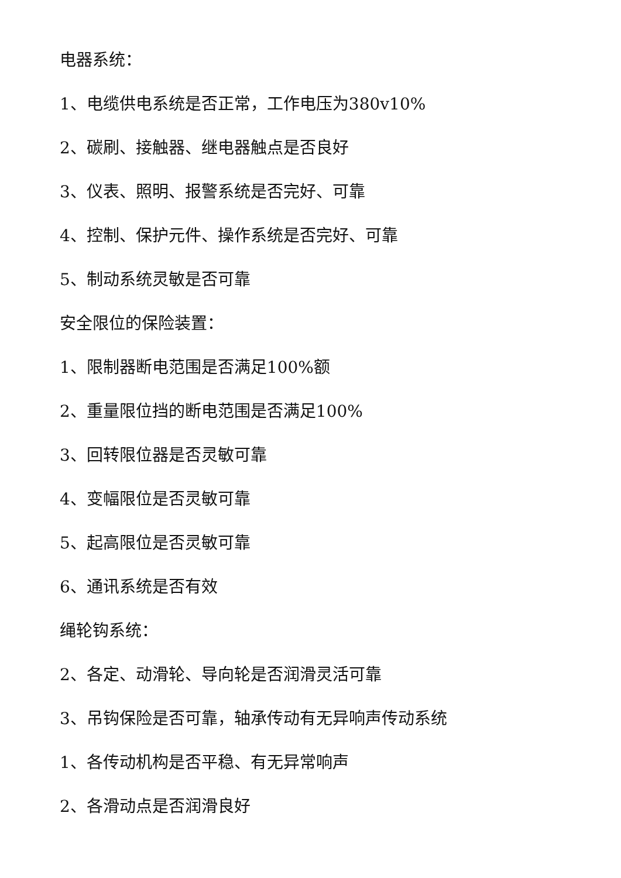电器系统：
1、电缆供电系统是否正常，工作电压为380v10%
2、碳刷、接触器、继电器触点是否良好
3、仪表、照明、报警系统是否完好、可靠
4、控制、保护元件、操作系统是否完好、可靠
5、制动系统灵敏是否可靠
安全限位的保险装置：
1、限制器断电范围是否满足100%额
2、重量限位挡的断电范围是否满足100%
3、回转限位器是否灵敏可靠
4、变幅限位是否灵敏可靠
5、起高限位是否灵敏可靠
6、通讯系统是否有效
绳轮钩系统：
2、各定、动滑轮、导向轮是否润滑灵活可靠
3、吊钩保险是否可靠，轴承传动有无异响声传动系统
1、各传动机构是否平稳、有无异常响声
2、各滑动点是否润滑良好